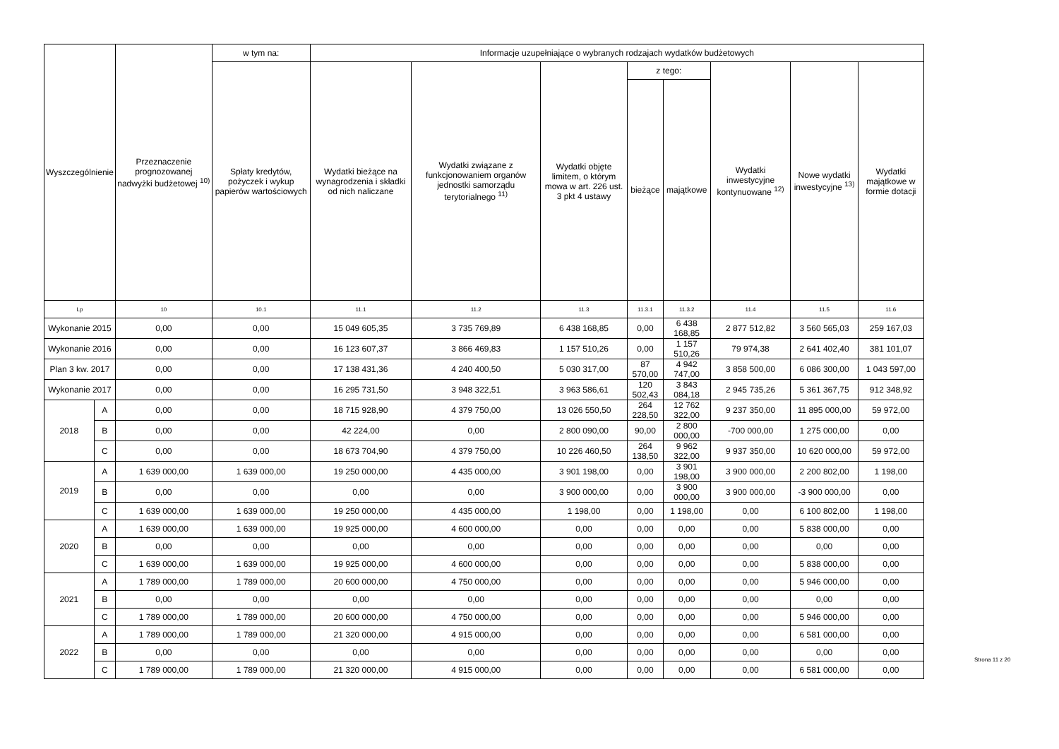| Wyszczególnienie | | Przeznaczenie prognozowanej nadwyżki budżetowej <sup>10)</sup> | w tym na: | Informacje uzupełniające o wybranych rodzajach wydatków budżetowych | | | | | | | |
| --- | --- | --- | --- | --- | --- | --- | --- | --- | --- | --- | --- |
| | | | Spłaty kredytów, pożyczek i wykup papierów wartościowych | Wydatki bieżące na wynagrodzenia i składki od nich naliczane | Wydatki związane z funkcjonowaniem organów jednostki samorządu terytorialnego <sup>11)</sup> | Wydatki objęte limitem, o którym mowa w art. 226 ust. 3 pkt 4 ustawy | z tego: | | Wydatki inwestycyjne kontynuowane <sup>12)</sup> | Nowe wydatki inwestycyjne <sup>13)</sup> | Wydatki majątkowe w formie dotacji |
| | | | | | | | bieżące | majątkowe | | | |
| Lp | | 10 | 10.1 | 11.1 | 11.2 | 11.3 | 11.3.1 | 11.3.2 | 11.4 | 11.5 | 11.6 |
| Wykonanie 2015 | | 0,00 | 0,00 | 15 049 605,35 | 3 735 769,89 | 6 438 168,85 | 0,00 | 6 438 168,85 | 2 877 512,82 | 3 560 565,03 | 259 167,03 |
| Wykonanie 2016 | | 0,00 | 0,00 | 16 123 607,37 | 3 866 469,83 | 1 157 510,26 | 0,00 | 1 157 510,26 | 79 974,38 | 2 641 402,40 | 381 101,07 |
| Plan 3 kw. 2017 | | 0,00 | 0,00 | 17 138 431,36 | 4 240 400,50 | 5 030 317,00 | 87 570,00 | 4 942 747,00 | 3 858 500,00 | 6 086 300,00 | 1 043 597,00 |
| Wykonanie 2017 | | 0,00 | 0,00 | 16 295 731,50 | 3 948 322,51 | 3 963 586,61 | 120 502,43 | 3 843 084,18 | 2 945 735,26 | 5 361 367,75 | 912 348,92 |
| 2018 | A | 0,00 | 0,00 | 18 715 928,90 | 4 379 750,00 | 13 026 550,50 | 264 228,50 | 12 762 322,00 | 9 237 350,00 | 11 895 000,00 | 59 972,00 |
| | B | 0,00 | 0,00 | 42 224,00 | 0,00 | 2 800 090,00 | 90,00 | 2 800 000,00 | -700 000,00 | 1 275 000,00 | 0,00 |
| | C | 0,00 | 0,00 | 18 673 704,90 | 4 379 750,00 | 10 226 460,50 | 264 138,50 | 9 962 322,00 | 9 937 350,00 | 10 620 000,00 | 59 972,00 |
| 2019 | A | 1 639 000,00 | 1 639 000,00 | 19 250 000,00 | 4 435 000,00 | 3 901 198,00 | 0,00 | 3 901 198,00 | 3 900 000,00 | 2 200 802,00 | 1 198,00 |
| | B | 0,00 | 0,00 | 0,00 | 0,00 | 3 900 000,00 | 0,00 | 3 900 000,00 | 3 900 000,00 | -3 900 000,00 | 0,00 |
| | C | 1 639 000,00 | 1 639 000,00 | 19 250 000,00 | 4 435 000,00 | 1 198,00 | 0,00 | 1 198,00 | 0,00 | 6 100 802,00 | 1 198,00 |
| 2020 | A | 1 639 000,00 | 1 639 000,00 | 19 925 000,00 | 4 600 000,00 | 0,00 | 0,00 | 0,00 | 0,00 | 5 838 000,00 | 0,00 |
| | B | 0,00 | 0,00 | 0,00 | 0,00 | 0,00 | 0,00 | 0,00 | 0,00 | 0,00 | 0,00 |
| | C | 1 639 000,00 | 1 639 000,00 | 19 925 000,00 | 4 600 000,00 | 0,00 | 0,00 | 0,00 | 0,00 | 5 838 000,00 | 0,00 |
| 2021 | A | 1 789 000,00 | 1 789 000,00 | 20 600 000,00 | 4 750 000,00 | 0,00 | 0,00 | 0,00 | 0,00 | 5 946 000,00 | 0,00 |
| | B | 0,00 | 0,00 | 0,00 | 0,00 | 0,00 | 0,00 | 0,00 | 0,00 | 0,00 | 0,00 |
| | C | 1 789 000,00 | 1 789 000,00 | 20 600 000,00 | 4 750 000,00 | 0,00 | 0,00 | 0,00 | 0,00 | 5 946 000,00 | 0,00 |
| 2022 | A | 1 789 000,00 | 1 789 000,00 | 21 320 000,00 | 4 915 000,00 | 0,00 | 0,00 | 0,00 | 0,00 | 6 581 000,00 | 0,00 |
| | B | 0,00 | 0,00 | 0,00 | 0,00 | 0,00 | 0,00 | 0,00 | 0,00 | 0,00 | 0,00 |
| | C | 1 789 000,00 | 1 789 000,00 | 21 320 000,00 | 4 915 000,00 | 0,00 | 0,00 | 0,00 | 0,00 | 6 581 000,00 | 0,00 |
Strona 11 z 20